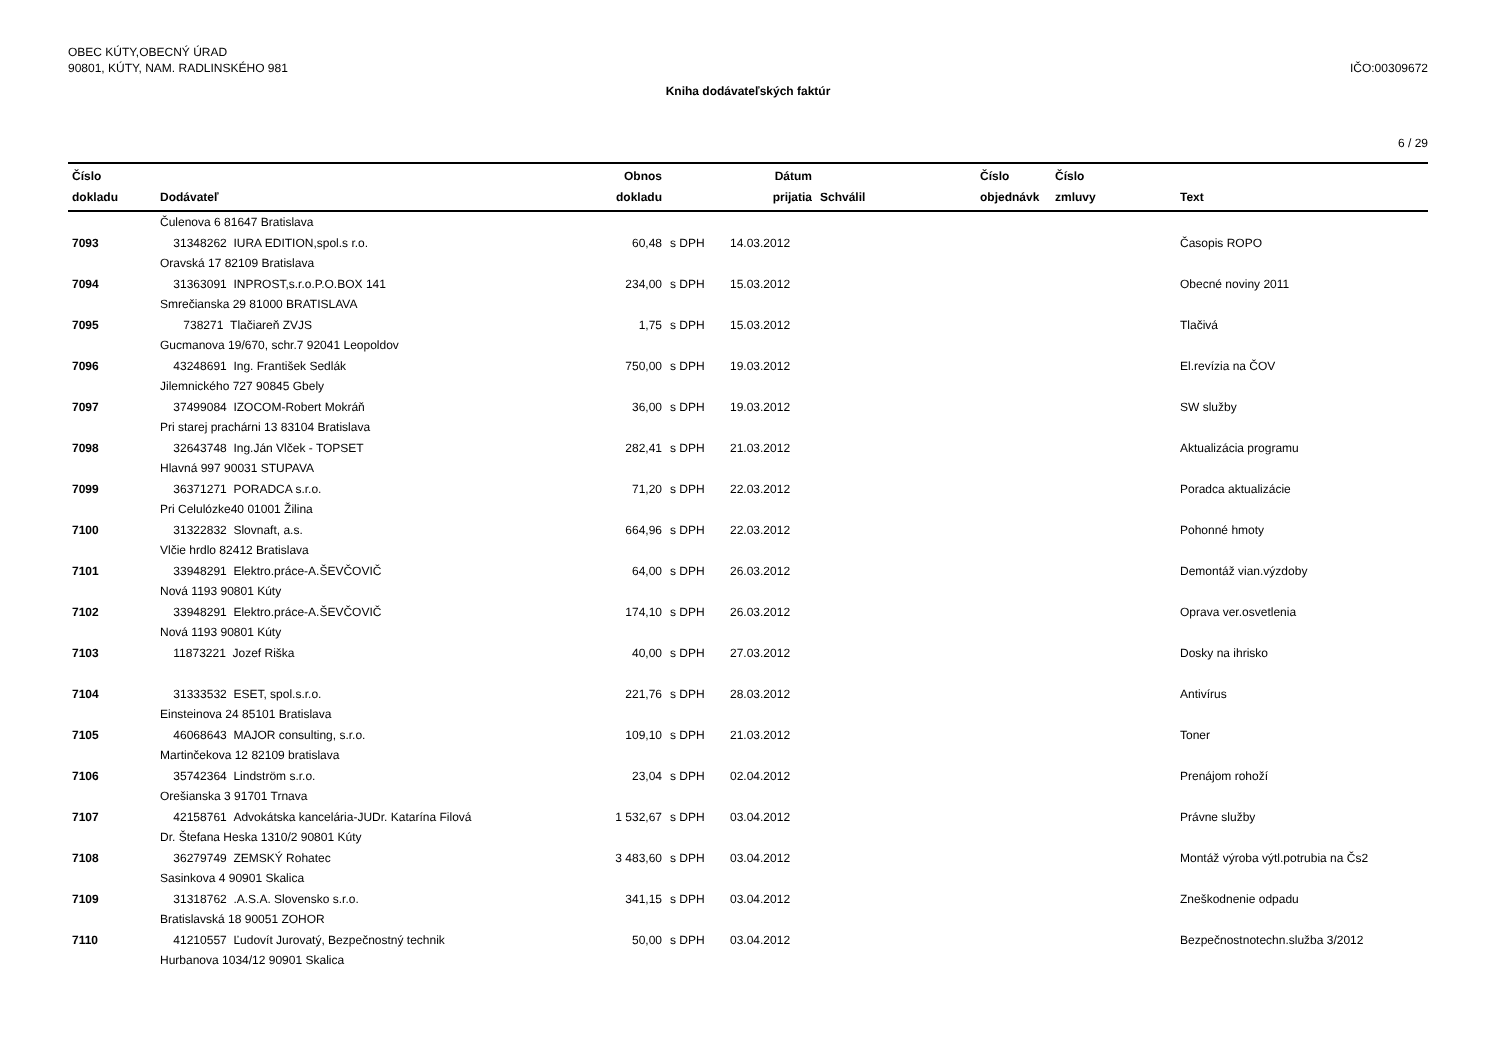OBEC KÚTY,OBECNÝ ÚRAD
90801, KÚTY, NAM. RADLINSKÉHO 981
IČO:00309672
Kniha dodávateľských faktúr
6 / 29
| Číslo dokladu | Dodávateľ | Obnos dokladu | | Dátum prijatia | Schválil | Číslo objednávk | Číslo zmluvy | Text |
| --- | --- | --- | --- | --- | --- | --- | --- | --- |
| | Čulenova 6 81647 Bratislava | | | | | | | |
| 7093 | 31348262 IURA EDITION,spol.s r.o. | 60,48 | s DPH | 14.03.2012 | | | | Časopis ROPO |
| | Oravská 17 82109 Bratislava | | | | | | | |
| 7094 | 31363091 INPROST,s.r.o.P.O.BOX 141 | 234,00 | s DPH | 15.03.2012 | | | | Obecné noviny 2011 |
| | Smrečianska 29 81000 BRATISLAVA | | | | | | | |
| 7095 | 738271 Tlačiareň ZVJS | 1,75 | s DPH | 15.03.2012 | | | | Tlačivá |
| | Gucmanova 19/670, schr.7 92041 Leopoldov | | | | | | | |
| 7096 | 43248691 Ing. František Sedlák | 750,00 | s DPH | 19.03.2012 | | | | El.revízia na ČOV |
| | Jilemnického 727 90845 Gbely | | | | | | | |
| 7097 | 37499084 IZOCOM-Robert Mokráň | 36,00 | s DPH | 19.03.2012 | | | | SW služby |
| | Pri starej prachárni 13 83104 Bratislava | | | | | | | |
| 7098 | 32643748 Ing.Ján Vlček - TOPSET | 282,41 | s DPH | 21.03.2012 | | | | Aktualizácia programu |
| | Hlavná 997 90031 STUPAVA | | | | | | | |
| 7099 | 36371271 PORADCA s.r.o. | 71,20 | s DPH | 22.03.2012 | | | | Poradca aktualizácie |
| | Pri Celulózke40 01001 Žilina | | | | | | | |
| 7100 | 31322832 Slovnaft, a.s. | 664,96 | s DPH | 22.03.2012 | | | | Pohonné hmoty |
| | Vlčie hrdlo 82412 Bratislava | | | | | | | |
| 7101 | 33948291 Elektro.práce-A.ŠEVČOVIČ | 64,00 | s DPH | 26.03.2012 | | | | Demontáž vian.výzdoby |
| | Nová 1193 90801 Kúty | | | | | | | |
| 7102 | 33948291 Elektro.práce-A.ŠEVČOVIČ | 174,10 | s DPH | 26.03.2012 | | | | Oprava ver.osvetlenia |
| | Nová 1193 90801 Kúty | | | | | | | |
| 7103 | 11873221 Jozef Riška | 40,00 | s DPH | 27.03.2012 | | | | Dosky na ihrisko |
| 7104 | 31333532 ESET, spol.s.r.o. | 221,76 | s DPH | 28.03.2012 | | | | Antivírus |
| | Einsteinova 24 85101 Bratislava | | | | | | | |
| 7105 | 46068643 MAJOR consulting, s.r.o. | 109,10 | s DPH | 21.03.2012 | | | | Toner |
| | Martinčekova 12 82109 bratislava | | | | | | | |
| 7106 | 35742364 Lindström s.r.o. | 23,04 | s DPH | 02.04.2012 | | | | Prenájom rohoží |
| | Orešianska 3 91701 Trnava | | | | | | | |
| 7107 | 42158761 Advokátska kancelária-JUDr. Katarína Filová | 1 532,67 | s DPH | 03.04.2012 | | | | Právne služby |
| | Dr. Štefana Heska 1310/2 90801 Kúty | | | | | | | |
| 7108 | 36279749 ZEMSKÝ Rohatec | 3 483,60 | s DPH | 03.04.2012 | | | | Montáž výroba výtl.potrubia na Čs2 |
| | Sasinkova 4 90901 Skalica | | | | | | | |
| 7109 | 31318762 .A.S.A. Slovensko s.r.o. | 341,15 | s DPH | 03.04.2012 | | | | Zneškodnenie odpadu |
| | Bratislavská 18 90051 ZOHOR | | | | | | | |
| 7110 | 41210557 Ľudovít Jurovatý, Bezpečnostný technik | 50,00 | s DPH | 03.04.2012 | | | | Bezpečnostnotechn.služba 3/2012 |
| | Hurbanova 1034/12 90901 Skalica | | | | | | | |